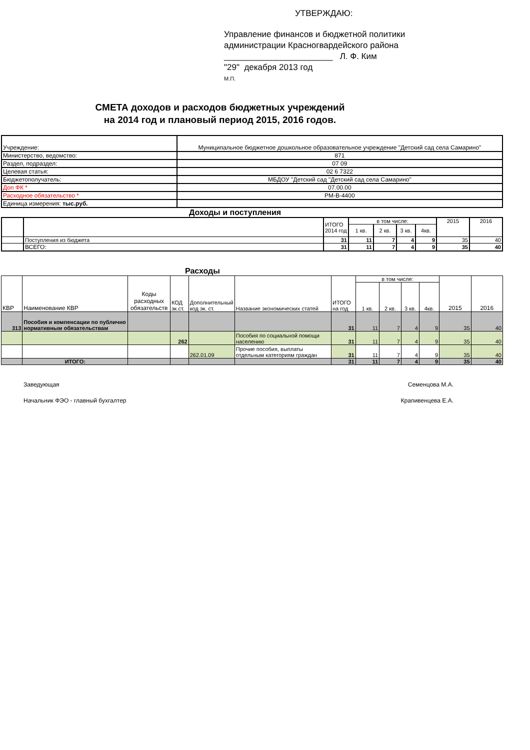УТВЕРЖДАЮ:
Управление финансов и бюджетной политики
администрации Красногвардейского района
_______________________ Л. Ф. Ким
"29" декабря 2013 год
М.П.
СМЕТА доходов и расходов бюджетных учреждений
на 2014 год и плановый период 2015, 2016 годов.
| Учреждение: | Муниципальное бюджетное дошкольное образовательное учреждение "Детский сад села Самарино" |
| Министерство, ведомство: | 871 |
| Раздел, подраздел: | 07 09 |
| Целевая статья: | 02 6 7322 |
| Бюджетополучатель: | МБДОУ "Детский сад "Детский сад села Самарино" |
| Доп ФК * | 07.00.00 |
| Расходное обязательство * | РМ-В-4400 |
| Единица измерения: тыс.руб. | |
Доходы и поступления
| | | ИТОГО 2014 год | в том числе: | | | | 2015 | 2016 |
| | | | 1 кв. | 2 кв. | 3 кв. | 4кв. | | |
| | Поступления из бюджета | 31 | 11 | 7 | 4 | 9 | 35 | 40 |
| | ВСЕГО: | 31 | 11 | 7 | 4 | 9 | 35 | 40 |
Расходы
| КВР | Наименование КВР | Коды расходных обязательств | КОД эк.ст. | Дополнительный код эк. ст. | Название экономических статей | ИТОГО на год | в том числе: | | | | 2015 | 2016 |
| | | | | | | | 1 кв. | 2 кв. | 3 кв. | 4кв. | | |
| 313 | Пособия и компенсации по публично нормативным обязательствам | | | | | 31 | 11 | 7 | 4 | 9 | 35 | 40 |
| | | | 262 | | Пособия по социальной помощи населению | 31 | 11 | 7 | 4 | 9 | 35 | 40 |
| | | | | 262.01.09 | Прочие пособия, выплаты отдельным категориям граждан | 31 | 11 | 7 | 4 | 9 | 35 | 40 |
| | ИТОГО: | | | | | 31 | 11 | 7 | 4 | 9 | 35 | 40 |
Заведующая Семенцова М.А.
Начальник ФЭО - главный бухгалтер Крапивенцева Е.А.